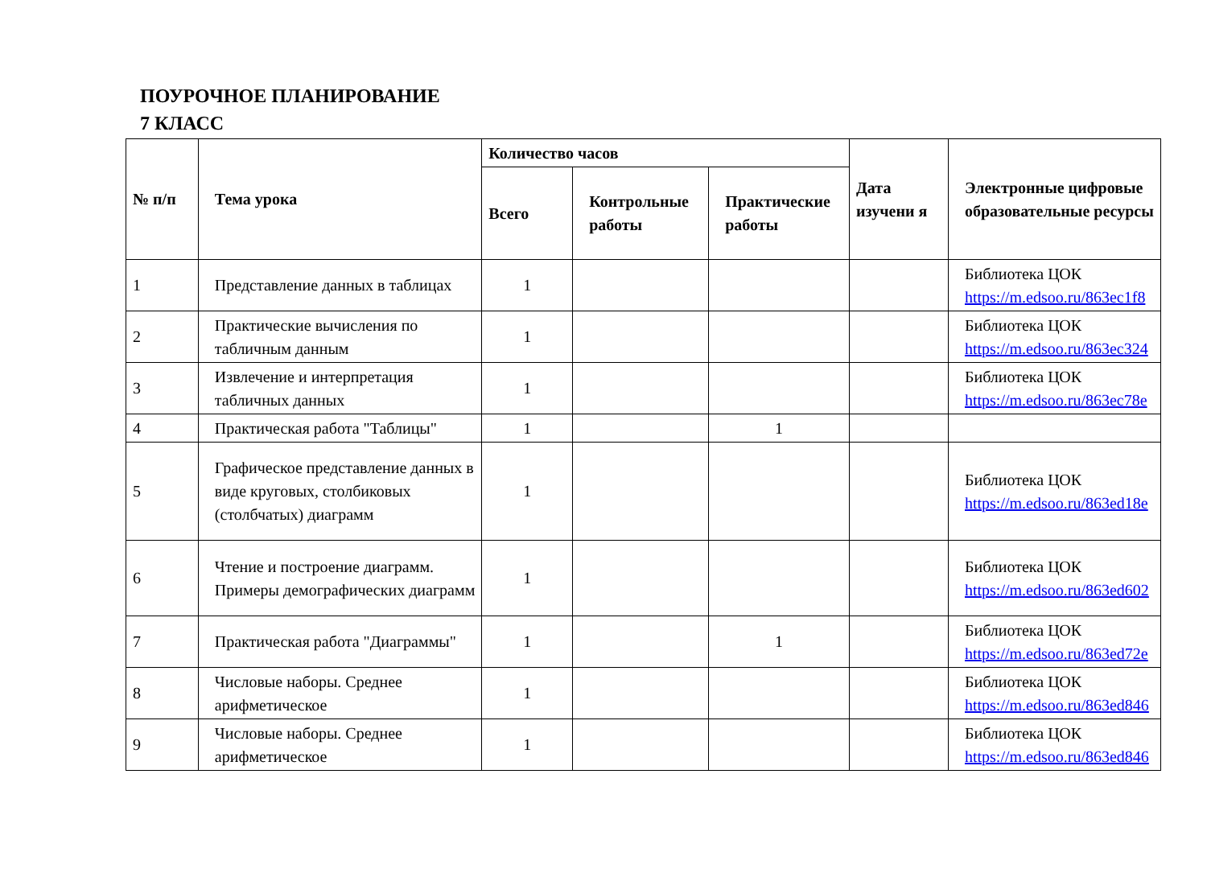ПОУРОЧНОЕ ПЛАНИРОВАНИЕ
7 КЛАСС
| № п/п | Тема урока | Количество часов | | | Дата изучени я | Электронные цифровые образовательные ресурсы |
| --- | --- | --- | --- | --- | --- | --- |
| | | Всего | Контрольные работы | Практические работы | | |
| 1 | Представление данных в таблицах | 1 | | | | Библиотека ЦОК https://m.edsoo.ru/863ec1f8 |
| 2 | Практические вычисления по табличным данным | 1 | | | | Библиотека ЦОК https://m.edsoo.ru/863ec324 |
| 3 | Извлечение и интерпретация табличных данных | 1 | | | | Библиотека ЦОК https://m.edsoo.ru/863ec78e |
| 4 | Практическая работа "Таблицы" | 1 | | 1 | | |
| 5 | Графическое представление данных в виде круговых, столбиковых (столбчатых) диаграмм | 1 | | | | Библиотека ЦОК https://m.edsoo.ru/863ed18e |
| 6 | Чтение и построение диаграмм. Примеры демографических диаграмм | 1 | | | | Библиотека ЦОК https://m.edsoo.ru/863ed602 |
| 7 | Практическая работа "Диаграммы" | 1 | | 1 | | Библиотека ЦОК https://m.edsoo.ru/863ed72e |
| 8 | Числовые наборы. Среднее арифметическое | 1 | | | | Библиотека ЦОК https://m.edsoo.ru/863ed846 |
| 9 | Числовые наборы. Среднее арифметическое | 1 | | | | Библиотека ЦОК https://m.edsoo.ru/863ed846 |